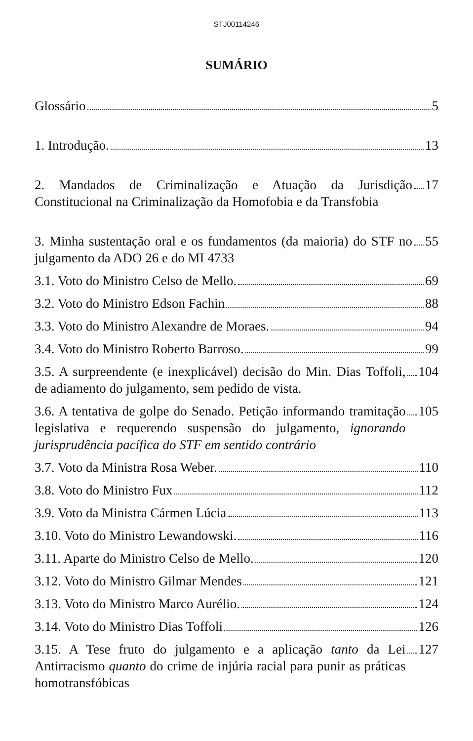STJ00114246
SUMÁRIO
Glossário 5
1. Introdução. 13
2. Mandados de Criminalização e Atuação da Jurisdição Constitucional na Criminalização da Homofobia e da Transfobia 17
3. Minha sustentação oral e os fundamentos (da maioria) do STF no julgamento da ADO 26 e do MI 4733 55
3.1. Voto do Ministro Celso de Mello. 69
3.2. Voto do Ministro Edson Fachin 88
3.3. Voto do Ministro Alexandre de Moraes. 94
3.4. Voto do Ministro Roberto Barroso. 99
3.5. A surpreendente (e inexplicável) decisão do Min. Dias Toffoli, de adiamento do julgamento, sem pedido de vista. 104
3.6. A tentativa de golpe do Senado. Petição informando tramitação legislativa e requerendo suspensão do julgamento, ignorando jurisprudência pacífica do STF em sentido contrário 105
3.7. Voto da Ministra Rosa Weber. 110
3.8. Voto do Ministro Fux 112
3.9. Voto da Ministra Cármen Lúcia 113
3.10. Voto do Ministro Lewandowski. 116
3.11. Aparte do Ministro Celso de Mello. 120
3.12. Voto do Ministro Gilmar Mendes 121
3.13. Voto do Ministro Marco Aurélio. 124
3.14. Voto do Ministro Dias Toffoli 126
3.15. A Tese fruto do julgamento e a aplicação tanto da Lei Antirracismo quanto do crime de injúria racial para punir as práticas homotransfóbicas 127